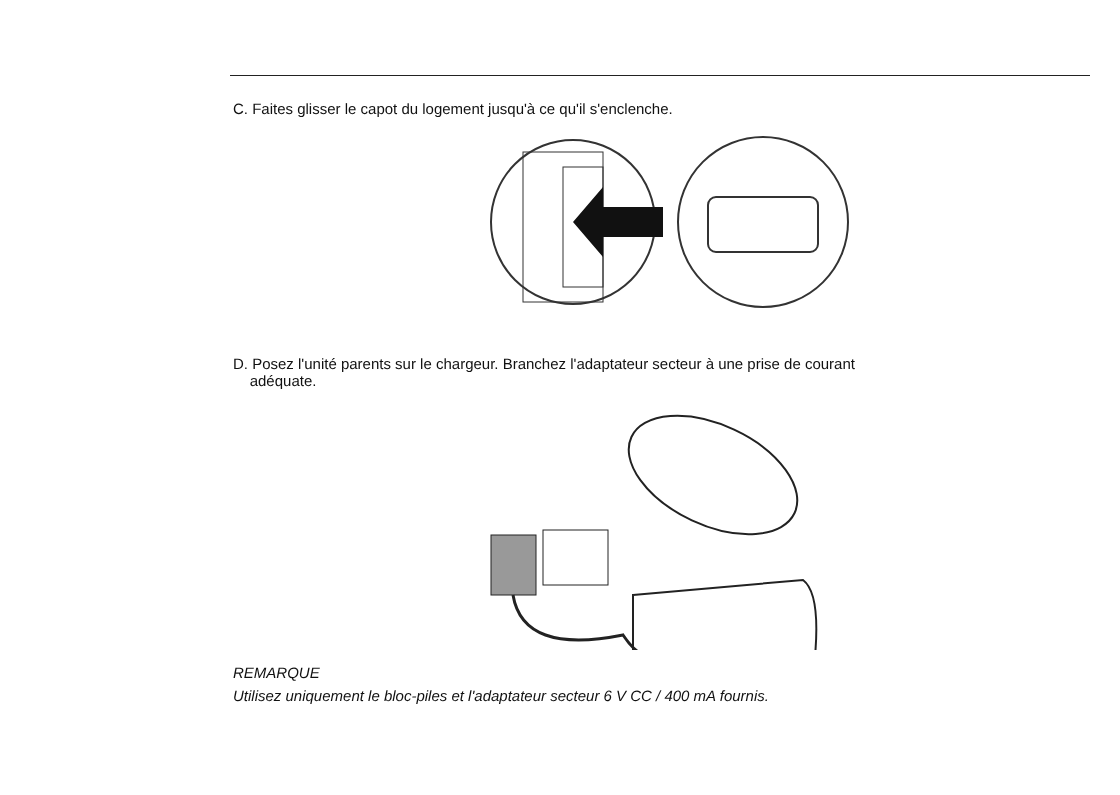C. Faites glisser le capot du logement jusqu'à ce qu'il s'enclenche.
D. Posez l'unité parents sur le chargeur. Branchez l'adaptateur secteur à une prise de courant
adéquate.
REMARQUE
Utilisez uniquement le bloc-piles et l'adaptateur secteur 6 V CC / 400 mA fournis.